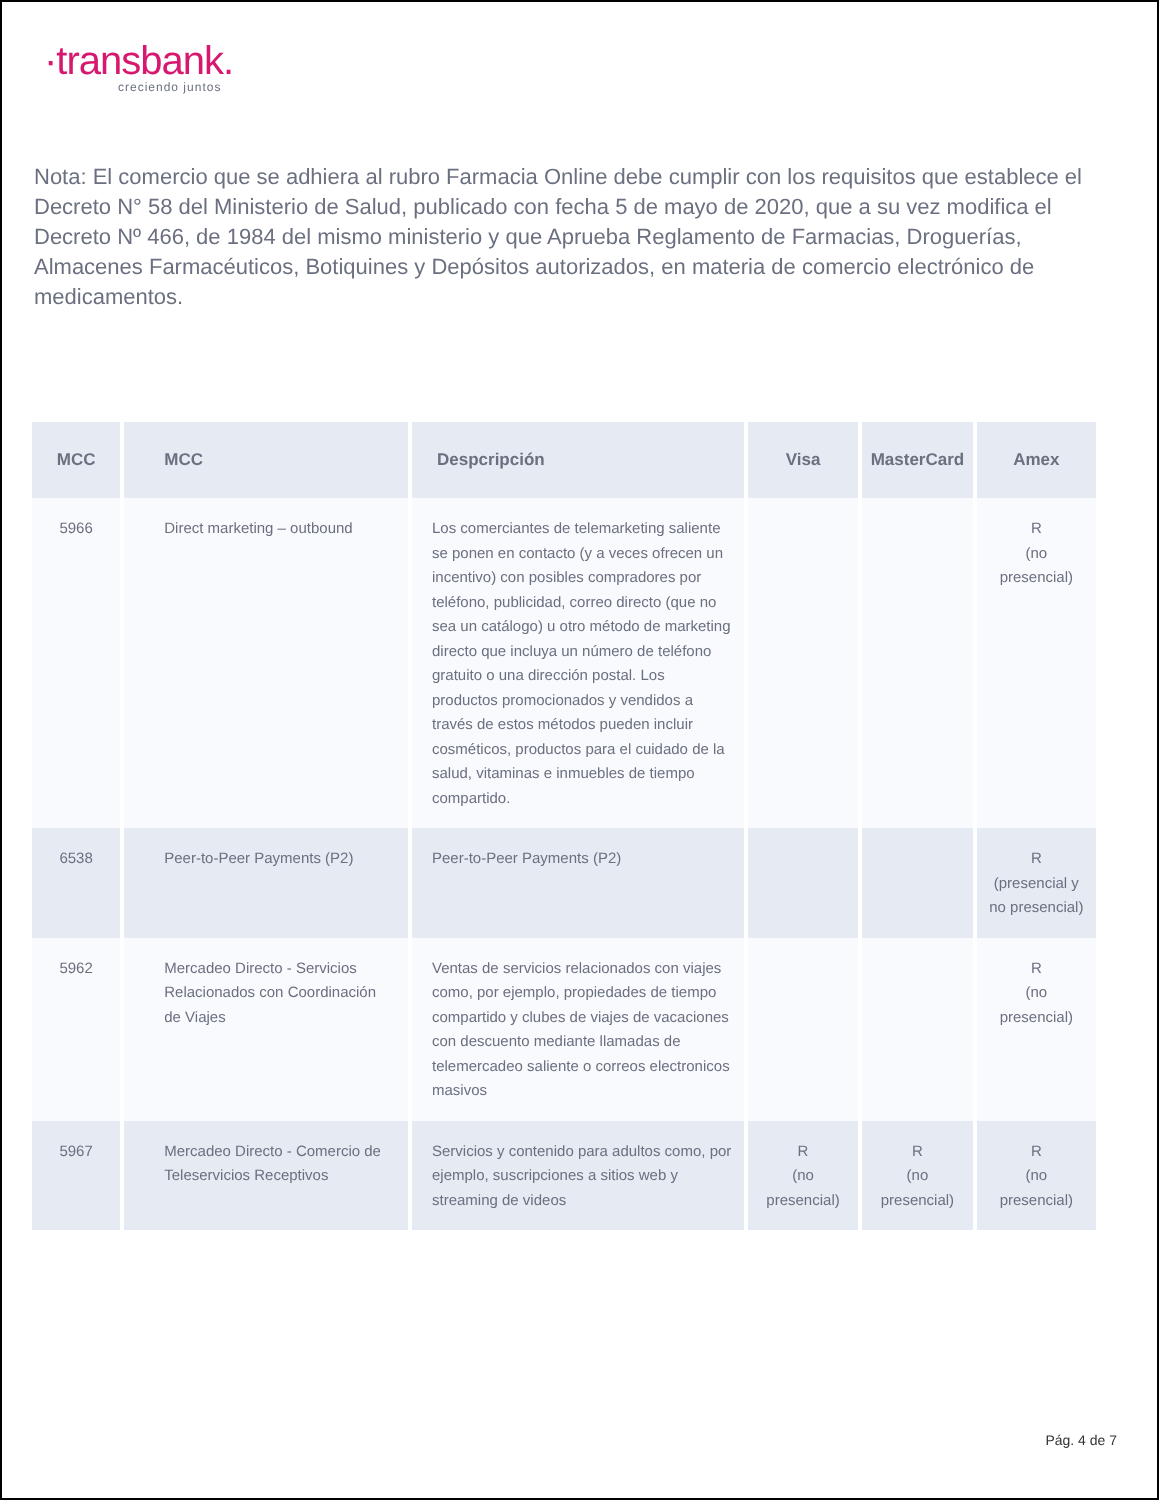·transbank.
creciendo juntos
Nota: El comercio que se adhiera al rubro Farmacia Online debe cumplir con los requisitos que establece el Decreto N° 58 del Ministerio de Salud, publicado con fecha 5 de mayo de 2020, que a su vez modifica el Decreto Nº 466, de 1984 del mismo ministerio y que Aprueba Reglamento de Farmacias, Droguerías, Almacenes Farmacéuticos, Botiquines y Depósitos autorizados, en materia de comercio electrónico de medicamentos.
| MCC | MCC | Despcripción | Visa | MasterCard | Amex |
| --- | --- | --- | --- | --- | --- |
| 5966 | Direct marketing – outbound | Los comerciantes de telemarketing saliente se ponen en contacto (y a veces ofrecen un incentivo) con posibles compradores por teléfono, publicidad, correo directo (que no sea un catálogo) u otro método de marketing directo que incluya un número de teléfono gratuito o una dirección postal. Los productos promocionados y vendidos a través de estos métodos pueden incluir cosméticos, productos para el cuidado de la salud, vitaminas e inmuebles de tiempo compartido. | | | R (no presencial) |
| 6538 | Peer-to-Peer Payments (P2) | Peer-to-Peer Payments (P2) | | | R (presencial y no presencial) |
| 5962 | Mercadeo Directo - Servicios Relacionados con Coordinación de Viajes | Ventas de servicios relacionados con viajes como, por ejemplo, propiedades de tiempo compartido y clubes de viajes de vacaciones con descuento mediante llamadas de telemercadeo saliente o correos electronicos masivos | | | R (no presencial) |
| 5967 | Mercadeo Directo - Comercio de Teleservicios Receptivos | Servicios y contenido para adultos como, por ejemplo, suscripciones a sitios web y streaming de videos | R (no presencial) | R (no presencial) | R (no presencial) |
Pág. 4 de 7